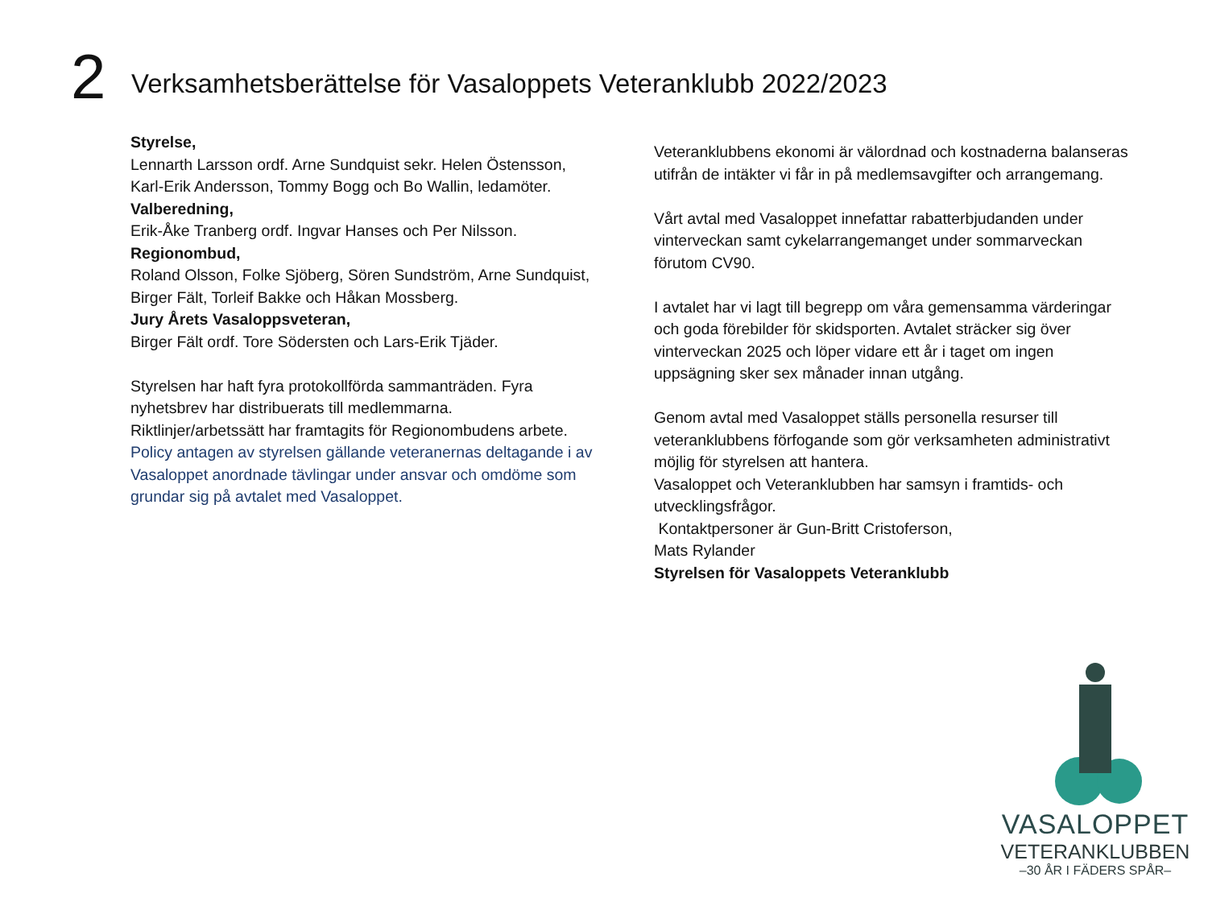2
Verksamhetsberättelse för Vasaloppets Veteranklubb 2022/2023
Styrelse,
Lennarth Larsson ordf. Arne Sundquist sekr. Helen Östensson, Karl-Erik Andersson, Tommy Bogg och Bo Wallin, ledamöter.
Valberedning,
Erik-Åke Tranberg ordf. Ingvar Hanses och Per Nilsson.
Regionombud,
Roland Olsson, Folke Sjöberg, Sören Sundström, Arne Sundquist, Birger Fält, Torleif Bakke och Håkan Mossberg.
Jury Årets Vasaloppsveteran,
Birger Fält ordf. Tore Södersten och Lars-Erik Tjäder.
Styrelsen har haft fyra protokollförda sammanträden. Fyra nyhetsbrev har distribuerats till medlemmarna.
Riktlinjer/arbetssätt har framtagits för Regionombudens arbete.
Policy antagen av styrelsen gällande veteranernas deltagande i av Vasaloppet anordnade tävlingar under ansvar och omdöme som grundar sig på avtalet med Vasaloppet.
Veteranklubbens ekonomi är välordnad och kostnaderna balanseras utifrån de intäkter vi får in på medlemsavgifter och arrangemang.
Vårt avtal med Vasaloppet innefattar rabatterbjudanden under vinterveckan samt cykelarrangemanget under sommarveckan förutom CV90.
I avtalet har vi lagt till begrepp om våra gemensamma värderingar och goda förebilder för skidsporten. Avtalet sträcker sig över vinterveckan 2025 och löper vidare ett år i taget om ingen uppsägning sker sex månader innan utgång.
Genom avtal med Vasaloppet ställs personella resurser till veteranklubbens förfogande som gör verksamheten administrativt möjlig för styrelsen att hantera.
Vasaloppet och Veteranklubben har samsyn i framtids- och utvecklingsfrågor.
Kontaktpersoner är Gun-Britt Cristoferson,
Mats Rylander
Styrelsen för Vasaloppets Veteranklubb
VASALOPPET
VETERANKLUBBEN
–30 ÅR I FÄDERS SPÅR–